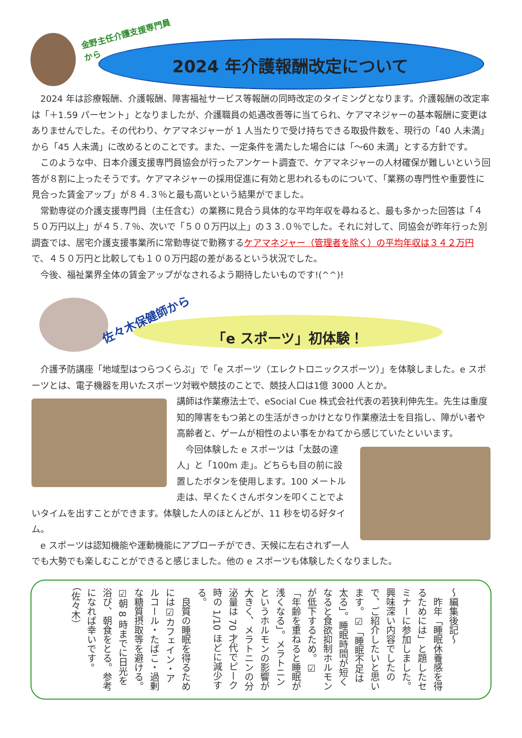金野主任介護支援専門員
から
2024 年介護報酬改定について
2024 年は診療報酬、介護報酬、障害福祉サービス等報酬の同時改定のタイミングとなります。介護報酬の改定率は「＋1.59 パーセント」となりましたが、介護職員の処遇改善等に当てられ、ケアマネジャーの基本報酬に変更はありませんでした。その代わり、ケアマネジャーが 1 人当たりで受け持ちできる取扱件数を、現行の「40 人未満」から「45 人未満」に改めるとのことです。また、一定条件を満たした場合には「～60 未満」とする方針です。
このような中、日本介護支援専門員協会が行ったアンケート調査で、ケアマネジャーの人材確保が難しいという回答が８割に上ったそうです。ケアマネジャーの採用促進に有効と思われるものについて、「業務の専門性や重要性に見合った賃金アップ」が８４.３％と最も高いという結果がでました。
常勤専従の介護支援専門員（主任含む）の業務に見合う具体的な平均年収を尋ねると、最も多かった回答は「４５０万円以上」が４５.７％、次いで「５００万円以上」の３３.０％でした。それに対して、同協会が昨年行った別調査では、居宅介護支援事業所に常勤専従で勤務するケアマネジャー（管理者を除く）の平均年収は３４２万円で、４５０万円と比較しても１００万円超の差があるという状況でした。
今後、福祉業界全体の賃金アップがなされるよう期待したいものです!(^^)!
佐々木保健師から
「e スポーツ」初体験！
介護予防講座「地域型はつらつくらぶ」で「e スポーツ（エレクトロニックスポーツ）」を体験しました。e スポーツとは、電子機器を用いたスポーツ対戦や競技のことで、競技人口は1億 3000 人とか。
講師は作業療法士で、eSocial Cue 株式会社代表の若狭利伸先生。先生は重度知的障害をもつ弟との生活がきっかけとなり作業療法士を目指し、障がい者や高齢者と、ゲームが相性のよい事をかねてから感じていたといいます。
今回体験した e スポーツは「太鼓の達人」と「100m 走」。どちらも目の前に設置したボタンを使用します。100 メートル走は、早くたくさんボタンを叩くことでよいタイムを出すことができます。体験した人のほとんどが、11 秒を切る好タイム。
e スポーツは認知機能や運動機能にアプローチができ、天候に左右されず一人でも大勢でも楽しむことができると感じました。他の e スポーツも体験したくなりました。
～編集後記～
　昨年「睡眠休養感を得るためには」と題したセミナーに参加しました。興味深い内容でしたので、ご紹介したいと思います。☑「睡眠不足は太る」。睡眠時間が短くなると食欲抑制ホルモンが低下するため。☑「年齢を重ねると睡眠が浅くなる」。メラトニンというホルモンの影響が大きく、メラトニンの分泌量は 70 才代でピーク時の 1/10 ほどに減少する。
　良質の睡眠を得るためには☑カフェイン・アルコール・たばこ・過剰な糖質摂取等を避ける。☑朝 8 時までに日光を浴び、朝食をとる。参考になれば幸いです。（佐々木）